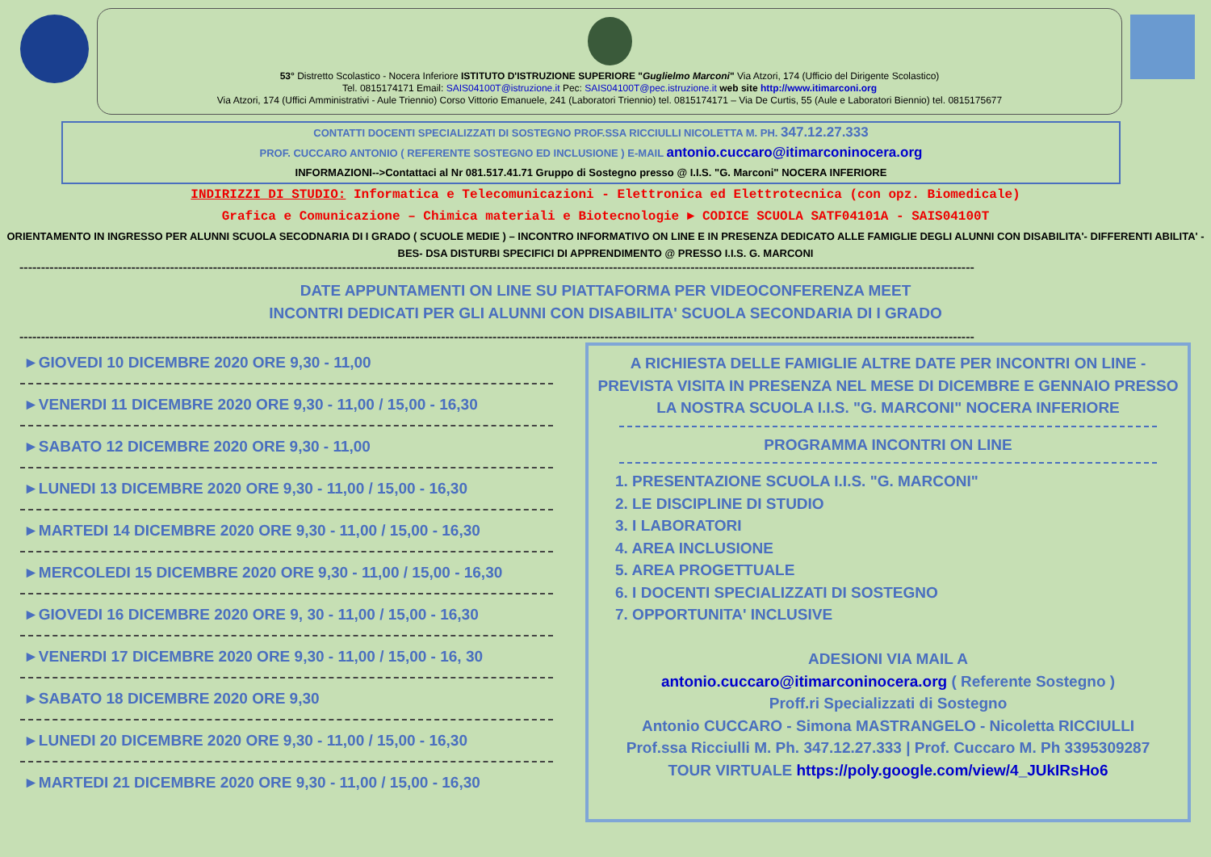53° Distretto Scolastico - Nocera Inferiore ISTITUTO D'ISTRUZIONE SUPERIORE "Guglielmo Marconi" Via Atzori, 174 (Ufficio del Dirigente Scolastico)
Tel. 0815174171 Email: SAIS04100T@istruzione.it Pec: SAIS04100T@pec.istruzione.it web site http://www.itimarconi.org
Via Atzori, 174 (Uffici Amministrativi - Aule Triennio) Corso Vittorio Emanuele, 241 (Laboratori Triennio) tel. 0815174171 – Via De Curtis, 55 (Aule e Laboratori Biennio) tel. 0815175677
CONTATTI DOCENTI SPECIALIZZATI DI SOSTEGNO PROF.SSA RICCIULLI NICOLETTA M. PH. 347.12.27.333
PROF. CUCCARO ANTONIO ( REFERENTE SOSTEGNO ED INCLUSIONE ) E-MAIL antonio.cuccaro@itimarconinocera.org
INFORMAZIONI-->Contattaci al Nr 081.517.41.71 Gruppo di Sostegno presso @ I.I.S. "G. Marconi" NOCERA INFERIORE
INDIRIZZI DI STUDIO: Informatica e Telecomunicazioni - Elettronica ed Elettrotecnica (con opz. Biomedicale)
Grafica e Comunicazione – Chimica materiali e Biotecnologie ► CODICE SCUOLA SATF04101A - SAIS04100T
ORIENTAMENTO IN INGRESSO PER ALUNNI SCUOLA SECODNARIA DI I GRADO ( SCUOLE MEDIE ) – INCONTRO INFORMATIVO ON LINE E IN PRESENZA DEDICATO ALLE FAMIGLIE DEGLI ALUNNI CON DISABILITA'- DIFFERENTI ABILITA' - BES- DSA DISTURBI SPECIFICI DI APPRENDIMENTO @ PRESSO I.I.S. G. MARCONI
------------------------------------------------------------------------------------------------------------------------------------------------------------------------------------------------------------------------------
DATE APPUNTAMENTI ON LINE SU PIATTAFORMA PER VIDEOCONFERENZA MEET
INCONTRI DEDICATI PER GLI ALUNNI CON DISABILITA' SCUOLA SECONDARIA DI I GRADO
------------------------------------------------------------------------------------------------------------------------------------------------------------------------------------------------------------------------------
►GIOVEDI 10 DICEMBRE 2020 ORE 9,30 - 11,00
►VENERDI 11 DICEMBRE 2020 ORE 9,30 - 11,00 / 15,00 - 16,30
►SABATO 12 DICEMBRE 2020 ORE 9,30 - 11,00
►LUNEDI 13 DICEMBRE 2020 ORE 9,30 - 11,00 / 15,00 - 16,30
►MARTEDI 14 DICEMBRE 2020 ORE 9,30 - 11,00 / 15,00 - 16,30
►MERCOLEDI 15 DICEMBRE 2020 ORE 9,30 - 11,00 / 15,00 - 16,30
►GIOVEDI 16 DICEMBRE 2020 ORE 9, 30 - 11,00 / 15,00 - 16,30
►VENERDI 17 DICEMBRE 2020 ORE 9,30 - 11,00 / 15,00 - 16, 30
►SABATO 18 DICEMBRE 2020 ORE 9,30
►LUNEDI 20 DICEMBRE 2020 ORE 9,30 - 11,00 / 15,00 - 16,30
►MARTEDI 21 DICEMBRE 2020 ORE 9,30 - 11,00 / 15,00 - 16,30
A RICHIESTA DELLE FAMIGLIE ALTRE DATE PER INCONTRI ON LINE - PREVISTA VISITA IN PRESENZA NEL MESE DI DICEMBRE E GENNAIO PRESSO LA NOSTRA SCUOLA I.I.S. "G. MARCONI" NOCERA INFERIORE
PROGRAMMA INCONTRI ON LINE
1. PRESENTAZIONE SCUOLA I.I.S. "G. MARCONI"
2. LE DISCIPLINE DI STUDIO
3. I LABORATORI
4. AREA INCLUSIONE
5. AREA PROGETTUALE
6. I DOCENTI SPECIALIZZATI DI SOSTEGNO
7. OPPORTUNITA' INCLUSIVE
ADESIONI VIA MAIL A
antonio.cuccaro@itimarconinocera.org ( Referente Sostegno )
Proff.ri Specializzati di Sostegno
Antonio CUCCARO - Simona MASTRANGELO - Nicoletta RICCIULLI
Prof.ssa Ricciulli M. Ph. 347.12.27.333 | Prof. Cuccaro M. Ph 3395309287
TOUR VIRTUALE https://poly.google.com/view/4_JUkIRsHo6